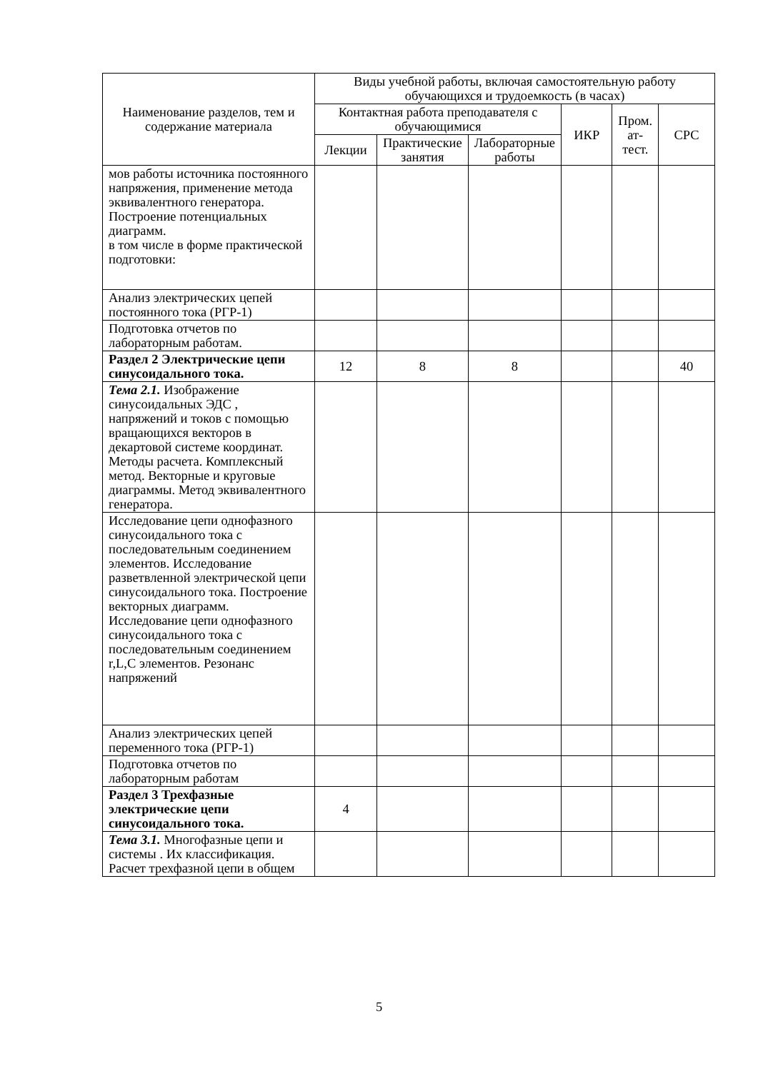| Наименование разделов, тем и содержание материала | Виды учебной работы, включая самостоятельную работу обучающихся и трудоемкость (в часах) | | | | | |
| --- | --- | --- | --- | --- | --- | --- |
| | Контактная работа преподавателя с обучающимися | | | ИКР | Пром. ат-тест. | СРС |
| | Лекции | Практические занятия | Лабораторные работы | | | |
| мов работы источника постоянного напряжения, применение метода эквивалентного генератора. Построение потенциальных диаграмм. в том числе в форме практической подготовки: | | | | | | |
| Анализ электрических цепей постоянного тока (РГР-1) | | | | | | |
| Подготовка отчетов по лабораторным работам. | | | | | | |
| Раздел 2 Электрические цепи синусоидального тока. | 12 | 8 | 8 | | | 40 |
| Тема 2.1. Изображение синусоидальных ЭДС , напряжений и токов с помощью вращающихся векторов в декартовой системе координат. Методы расчета. Комплексный метод. Векторные и круговые диаграммы. Метод эквивалентного генератора. | | | | | | |
| Исследование цепи однофазного синусоидального тока с последовательным соединением элементов. Исследование разветвленной электрической цепи синусоидального тока. Построение векторных диаграмм. Исследование цепи однофазного синусоидального тока с последовательным соединением r,L,C элементов. Резонанс напряжений | | | | | | |
| Анализ электрических цепей переменного тока (РГР-1) | | | | | | |
| Подготовка отчетов по лабораторным работам | | | | | | |
| Раздел 3 Трехфазные электрические цепи синусоидального тока. | 4 | | | | | |
| Тема 3.1. Многофазные цепи и системы . Их классификация. Расчет трехфазной цепи в общем | | | | | | |
5